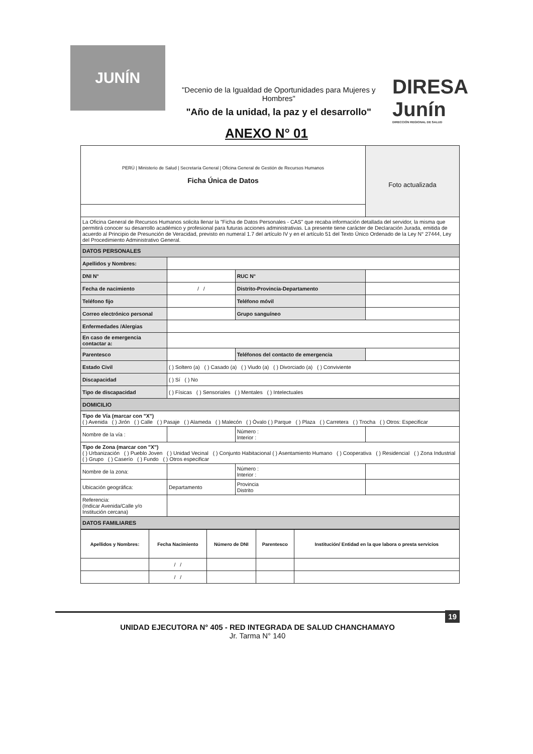JUNÍN
"Decenio de la Igualdad de Oportunidades para Mujeres y Hombres"
"Año de la unidad, la paz y el desarrollo"
DIRESA Junín
DIRECCIÓN REGIONAL DE SALUD
ANEXO N° 01
| PERÚ / Ministerio de Salud / Secretaría General / Oficina General de Gestión de Recursos Humanos Ficha Única de Datos | | | Foto actualizada |
| La Oficina General de Recursos Humanos solicita llenar la "Ficha de Datos Personales - CAS" que recaba información detallada del servidor, la misma que permitirá conocer su desarrollo académico y profesional para futuras acciones administrativas. La presente tiene carácter de Declaración Jurada, emitida de acuerdo al Principio de Presunción de Veracidad, previsto en numeral 1.7 del artículo IV y en el artículo 51 del Texto Único Ordenado de la Ley N° 27444, Ley del Procedimiento Administrativo General. | | | |
| DATOS PERSONALES | | | |
| Apellidos y Nombres: | | | |
| DNI N° | | RUC N° | |
| Fecha de nacimiento | / / | Distrito-Provincia-Departamento | |
| Teléfono fijo | | Teléfono móvil | |
| Correo electrónico personal | | Grupo sanguíneo | |
| Enfermedades /Alergias | | | |
| En caso de emergencia contactar a: | | | |
| Parentesco | | Teléfonos del contacto de emergencia | |
| Estado Civil | ( ) Soltero (a) ( ) Casado (a) ( ) Viudo (a) ( ) Divorciado (a) ( ) Conviviente | | |
| Discapacidad | ( ) Sí ( ) No | | |
| Tipo de discapacidad | ( ) Físicas ( ) Sensoriales ( ) Mentales ( ) Intelectuales | | |
| DOMICILIO | | | |
| Tipo de Vía (marcar con "X") ( ) Avenida ( ) Jirón ( ) Calle ( ) Pasaje ( ) Alameda ( ) Malecón ( ) Óvalo ( ) Parque ( ) Plaza ( ) Carretera ( ) Trocha ( ) Otros: Especificar | | | |
| Nombre de la vía : | | Número : Interior : | |
| Tipo de Zona (marcar con "X") ( ) Urbanización ( ) Pueblo Joven ( ) Unidad Vecinal ( ) Conjunto Habitacional ( ) Asentamiento Humano ( ) Cooperativa ( ) Residencial ( ) Zona Industrial ( ) Grupo ( ) Caserío ( ) Fundo ( ) Otros especificar | | | |
| Nombre de la zona: | | Número : Interior : | |
| Ubicación geográfica: | Departamento | Provincia Distrito | |
| Referencia: (Indicar Avenida/Calle y/o Institución cercana) | | | |
| DATOS FAMILIARES | | | |
| Apellidos y Nombres: | Fecha Nacimiento | Número de DNI | Parentesco | Institución/ Entidad en la que labora o presta servicios |
| --- | --- | --- | --- | --- |
| | / / | | | |
| | / / | | | |
19 UNIDAD EJECUTORA N° 405 - RED INTEGRADA DE SALUD CHANCHAMAYO
Jr. Tarma N° 140